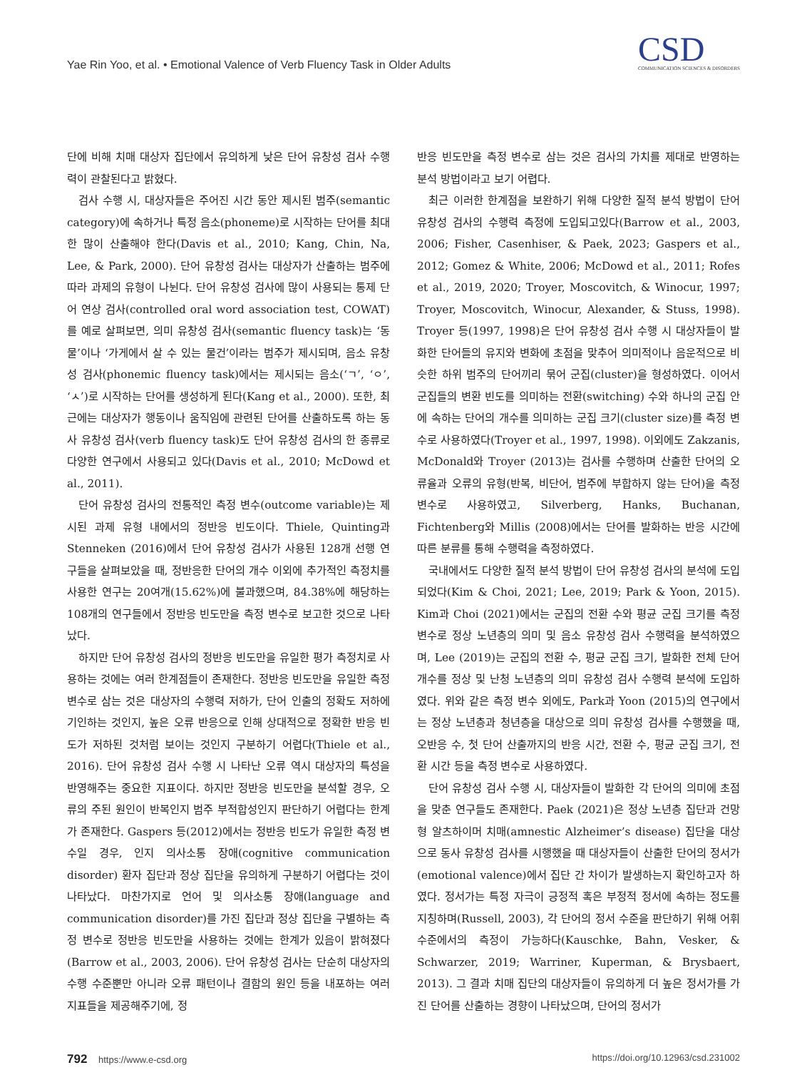Yae Rin Yoo, et al. • Emotional Valence of Verb Fluency Task in Older Adults
CSD
COMMUNICATION SCIENCES & DISORDERS
단에 비해 치매 대상자 집단에서 유의하게 낮은 단어 유창성 검사 수행력이 관찰된다고 밝혔다.
검사 수행 시, 대상자들은 주어진 시간 동안 제시된 범주(semantic category)에 속하거나 특정 음소(phoneme)로 시작하는 단어를 최대한 많이 산출해야 한다(Davis et al., 2010; Kang, Chin, Na, Lee, & Park, 2000). 단어 유창성 검사는 대상자가 산출하는 범주에 따라 과제의 유형이 나뉜다. 단어 유창성 검사에 많이 사용되는 통제 단어 연상 검사(controlled oral word association test, COWAT)를 예로 살펴보면, 의미 유창성 검사(semantic fluency task)는 ‘동물’이나 ‘가게에서 살 수 있는 물건’이라는 범주가 제시되며, 음소 유창성 검사(phonemic fluency task)에서는 제시되는 음소(‘ㄱ’, ‘ㅇ’, ‘ㅅ’)로 시작하는 단어를 생성하게 된다(Kang et al., 2000). 또한, 최근에는 대상자가 행동이나 움직임에 관련된 단어를 산출하도록 하는 동사 유창성 검사(verb fluency task)도 단어 유창성 검사의 한 종류로 다양한 연구에서 사용되고 있다(Davis et al., 2010; McDowd et al., 2011).
단어 유창성 검사의 전통적인 측정 변수(outcome variable)는 제시된 과제 유형 내에서의 정반응 빈도이다. Thiele, Quinting과 Stenneken (2016)에서 단어 유창성 검사가 사용된 128개 선행 연구들을 살펴보았을 때, 정반응한 단어의 개수 이외에 추가적인 측정치를 사용한 연구는 20여개(15.62%)에 불과했으며, 84.38%에 해당하는 108개의 연구들에서 정반응 빈도만을 측정 변수로 보고한 것으로 나타났다.
하지만 단어 유창성 검사의 정반응 빈도만을 유일한 평가 측정치로 사용하는 것에는 여러 한계점들이 존재한다. 정반응 빈도만을 유일한 측정 변수로 삼는 것은 대상자의 수행력 저하가, 단어 인출의 정확도 저하에 기인하는 것인지, 높은 오류 반응으로 인해 상대적으로 정확한 반응 빈도가 저하된 것처럼 보이는 것인지 구분하기 어렵다(Thiele et al., 2016). 단어 유창성 검사 수행 시 나타난 오류 역시 대상자의 특성을 반영해주는 중요한 지표이다. 하지만 정반응 빈도만을 분석할 경우, 오류의 주된 원인이 반복인지 범주 부적합성인지 판단하기 어렵다는 한계가 존재한다. Gaspers 등(2012)에서는 정반응 빈도가 유일한 측정 변수일 경우, 인지 의사소통 장애(cognitive communication disorder) 환자 집단과 정상 집단을 유의하게 구분하기 어렵다는 것이 나타났다. 마찬가지로 언어 및 의사소통 장애(language and communication disorder)를 가진 집단과 정상 집단을 구별하는 측정 변수로 정반응 빈도만을 사용하는 것에는 한계가 있음이 밝혀졌다(Barrow et al., 2003, 2006). 단어 유창성 검사는 단순히 대상자의 수행 수준뿐만 아니라 오류 패턴이나 결함의 원인 등을 내포하는 여러 지표들을 제공해주기에, 정
반응 빈도만을 측정 변수로 삼는 것은 검사의 가치를 제대로 반영하는 분석 방법이라고 보기 어렵다.
최근 이러한 한계점을 보완하기 위해 다양한 질적 분석 방법이 단어 유창성 검사의 수행력 측정에 도입되고있다(Barrow et al., 2003, 2006; Fisher, Casenhiser, & Paek, 2023; Gaspers et al., 2012; Gomez & White, 2006; McDowd et al., 2011; Rofes et al., 2019, 2020; Troyer, Moscovitch, & Winocur, 1997; Troyer, Moscovitch, Winocur, Alexander, & Stuss, 1998). Troyer 등(1997, 1998)은 단어 유창성 검사 수행 시 대상자들이 발화한 단어들의 유지와 변화에 초점을 맞추어 의미적이나 음운적으로 비슷한 하위 범주의 단어끼리 묶어 군집(cluster)을 형성하였다. 이어서 군집들의 변환 빈도를 의미하는 전환(switching) 수와 하나의 군집 안에 속하는 단어의 개수를 의미하는 군집 크기(cluster size)를 측정 변수로 사용하였다(Troyer et al., 1997, 1998). 이외에도 Zakzanis, McDonald와 Troyer (2013)는 검사를 수행하며 산출한 단어의 오류율과 오류의 유형(반복, 비단어, 범주에 부합하지 않는 단어)을 측정 변수로 사용하였고, Silverberg, Hanks, Buchanan, Fichtenberg와 Millis (2008)에서는 단어를 발화하는 반응 시간에 따른 분류를 통해 수행력을 측정하였다.
국내에서도 다양한 질적 분석 방법이 단어 유창성 검사의 분석에 도입되었다(Kim & Choi, 2021; Lee, 2019; Park & Yoon, 2015). Kim과 Choi (2021)에서는 군집의 전환 수와 평균 군집 크기를 측정 변수로 정상 노년층의 의미 및 음소 유창성 검사 수행력을 분석하였으며, Lee (2019)는 군집의 전환 수, 평균 군집 크기, 발화한 전체 단어 개수를 정상 및 난청 노년층의 의미 유창성 검사 수행력 분석에 도입하였다. 위와 같은 측정 변수 외에도, Park과 Yoon (2015)의 연구에서는 정상 노년층과 청년층을 대상으로 의미 유창성 검사를 수행했을 때, 오반응 수, 첫 단어 산출까지의 반응 시간, 전환 수, 평균 군집 크기, 전환 시간 등을 측정 변수로 사용하였다.
단어 유창성 검사 수행 시, 대상자들이 발화한 각 단어의 의미에 초점을 맞춘 연구들도 존재한다. Paek (2021)은 정상 노년층 집단과 건망형 알츠하이머 치매(amnestic Alzheimer’s disease) 집단을 대상으로 동사 유창성 검사를 시행했을 때 대상자들이 산출한 단어의 정서가(emotional valence)에서 집단 간 차이가 발생하는지 확인하고자 하였다. 정서가는 특정 자극이 긍정적 혹은 부정적 정서에 속하는 정도를 지칭하며(Russell, 2003), 각 단어의 정서 수준을 판단하기 위해 어휘 수준에서의 측정이 가능하다(Kauschke, Bahn, Vesker, & Schwarzer, 2019; Warriner, Kuperman, & Brysbaert, 2013). 그 결과 치매 집단의 대상자들이 유의하게 더 높은 정서가를 가진 단어를 산출하는 경향이 나타났으며, 단어의 정서가
792 https://www.e-csd.org https://doi.org/10.12963/csd.231002